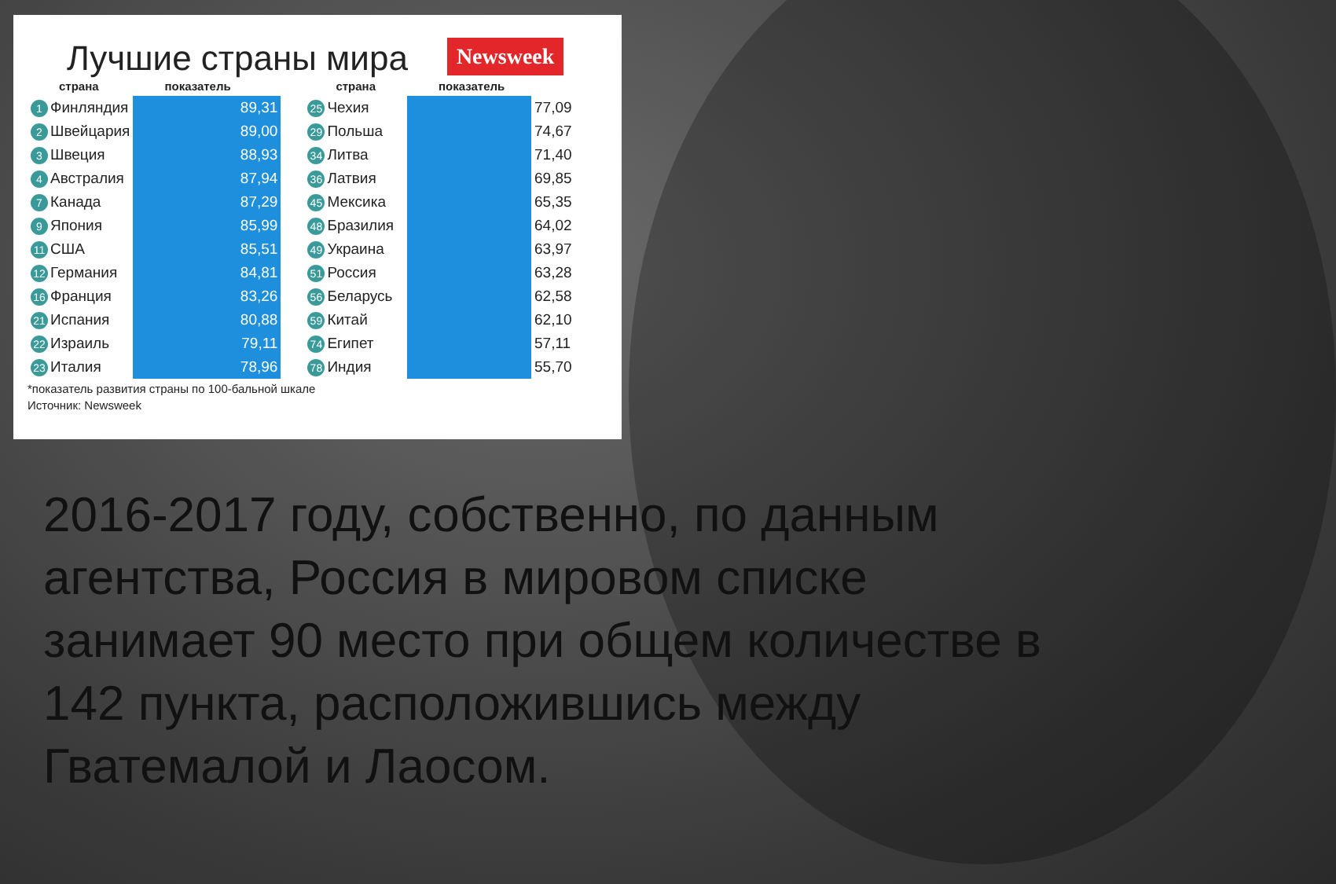Лучшие страны мира
Newsweek
| страна | показатель |
| --- | --- |
| 1 Финляндия | 89,31 |
| 2 Швейцария | 89,00 |
| 3 Швеция | 88,93 |
| 4 Австралия | 87,94 |
| 7 Канада | 87,29 |
| 9 Япония | 85,99 |
| 11 США | 85,51 |
| 12 Германия | 84,81 |
| 16 Франция | 83,26 |
| 21 Испания | 80,88 |
| 22 Израиль | 79,11 |
| 23 Италия | 78,96 |
| страна | показатель | |
| --- | --- | --- |
| 25 Чехия | | 77,09 |
| 29 Польша | | 74,67 |
| 34 Литва | | 71,40 |
| 36 Латвия | | 69,85 |
| 45 Мексика | | 65,35 |
| 48 Бразилия | | 64,02 |
| 49 Украина | | 63,97 |
| 51 Россия | | 63,28 |
| 56 Беларусь | | 62,58 |
| 59 Китай | | 62,10 |
| 74 Египет | | 57,11 |
| 78 Индия | | 55,70 |
*показатель развития страны по 100-бальной шкале
Источник: Newsweek
2016-2017 году, собственно, по данным агентства, Россия в мировом списке занимает 90 место при общем количестве в 142 пункта, расположившись между Гватемалой и Лаосом.